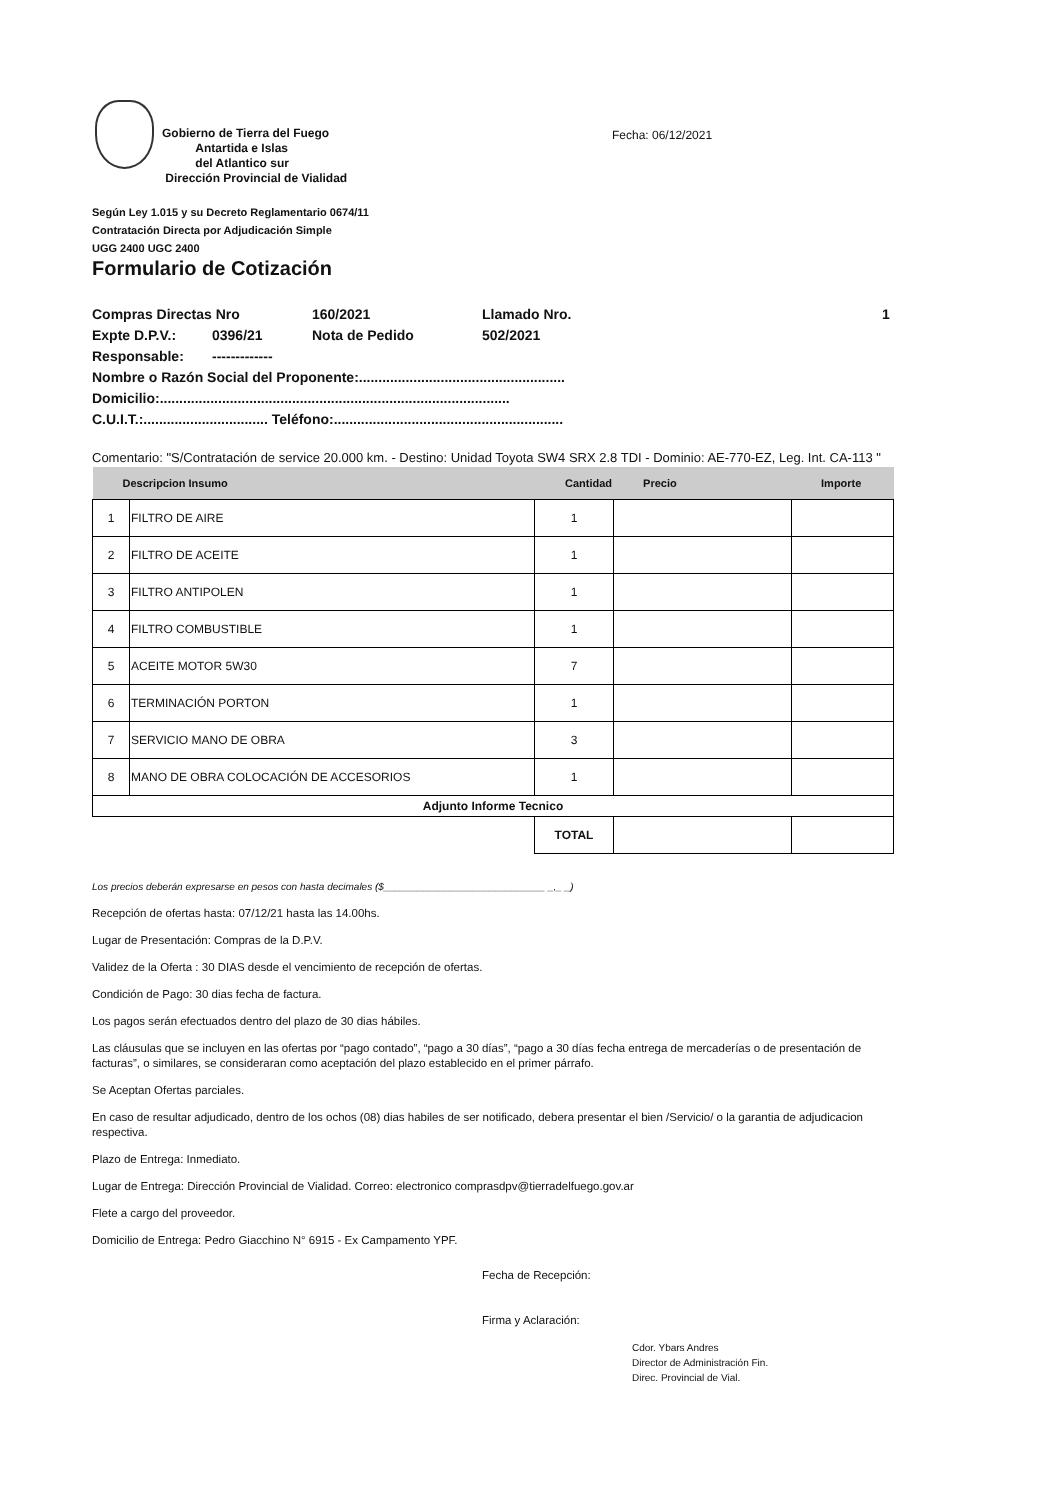Gobierno de Tierra del Fuego
Antartida e Islas
del Atlantico sur
Dirección Provincial de Vialidad
Fecha: 06/12/2021
Según Ley 1.015 y su Decreto Reglamentario 0674/11
Contratación Directa por Adjudicación Simple
UGG 2400 UGC 2400
Formulario de Cotización
Compras Directas Nro 160/2021 Llamado Nro. 1
Expte D.P.V.: 0396/21 Nota de Pedido 502/2021
Responsable: -------------
Nombre o Razón Social del Proponente:.....................................................
Domicilio:..........................................................................................
C.U.I.T.:................................ Teléfono:...........................................................
Comentario: "S/Contratación de service 20.000 km. - Destino: Unidad Toyota SW4 SRX 2.8 TDI - Dominio: AE-770-EZ, Leg. Int. CA-113 "
| Descripcion Insumo | | Cantidad | Precio | Importe |
| --- | --- | --- | --- | --- |
| 1 | FILTRO DE AIRE | 1 | | |
| 2 | FILTRO DE ACEITE | 1 | | |
| 3 | FILTRO ANTIPOLEN | 1 | | |
| 4 | FILTRO COMBUSTIBLE | 1 | | |
| 5 | ACEITE MOTOR 5W30 | 7 | | |
| 6 | TERMINACIÓN PORTON | 1 | | |
| 7 | SERVICIO MANO DE OBRA | 3 | | |
| 8 | MANO DE OBRA COLOCACIÓN DE ACCESORIOS | 1 | | |
| Adjunto Informe Tecnico | | | | |
| | | TOTAL | | |
Los precios deberán expresarse en pesos con hasta decimales ($_____________________________ _,_ _)
Recepción de ofertas hasta: 07/12/21 hasta las 14.00hs.
Lugar de Presentación: Compras de la D.P.V.
Validez de la Oferta : 30 DIAS desde el vencimiento de recepción de ofertas.
Condición de Pago: 30 dias fecha de factura.
Los pagos serán efectuados dentro del plazo de 30 dias hábiles.
Las cláusulas que se incluyen en las ofertas por “pago contado”, “pago a 30 días”, “pago a 30 días fecha entrega de mercaderías o de presentación de facturas”, o similares, se consideraran como aceptación del plazo establecido en el primer párrafo.
Se Aceptan Ofertas parciales.
En caso de resultar adjudicado, dentro de los ochos (08) dias habiles de ser notificado, debera presentar el bien /Servicio/ o la garantia de adjudicacion respectiva.
Plazo de Entrega: Inmediato.
Lugar de Entrega: Dirección Provincial de Vialidad. Correo: electronico comprasdpv@tierradelfuego.gov.ar
Flete a cargo del proveedor.
Domicilio de Entrega: Pedro Giacchino N° 6915 - Ex Campamento YPF.
Fecha de Recepción:
Firma y Aclaración:
Cdor. Ybars Andres
Director de Administración Fin.
Direc. Provincial de Vial.